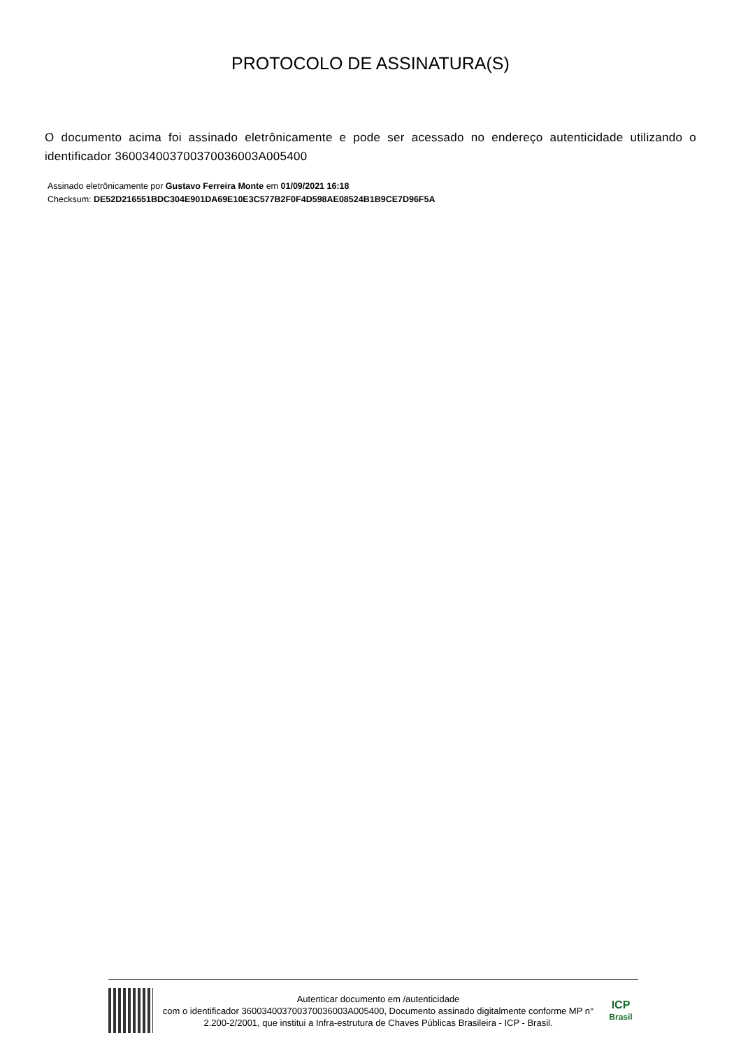PROTOCOLO DE ASSINATURA(S)
O documento acima foi assinado eletrônicamente e pode ser acessado no endereço autenticidade utilizando o identificador 360034003700370036003A005400
Assinado eletrônicamente por Gustavo Ferreira Monte em 01/09/2021 16:18
Checksum: DE52D216551BDC304E901DA69E10E3C577B2F0F4D598AE08524B1B9CE7D96F5A
Autenticar documento em /autenticidade
com o identificador 360034003700370036003A005400, Documento assinado digitalmente conforme MP n° 2.200-2/2001, que institui a Infra-estrutura de Chaves Públicas Brasileira - ICP - Brasil.
ICP
Brasil